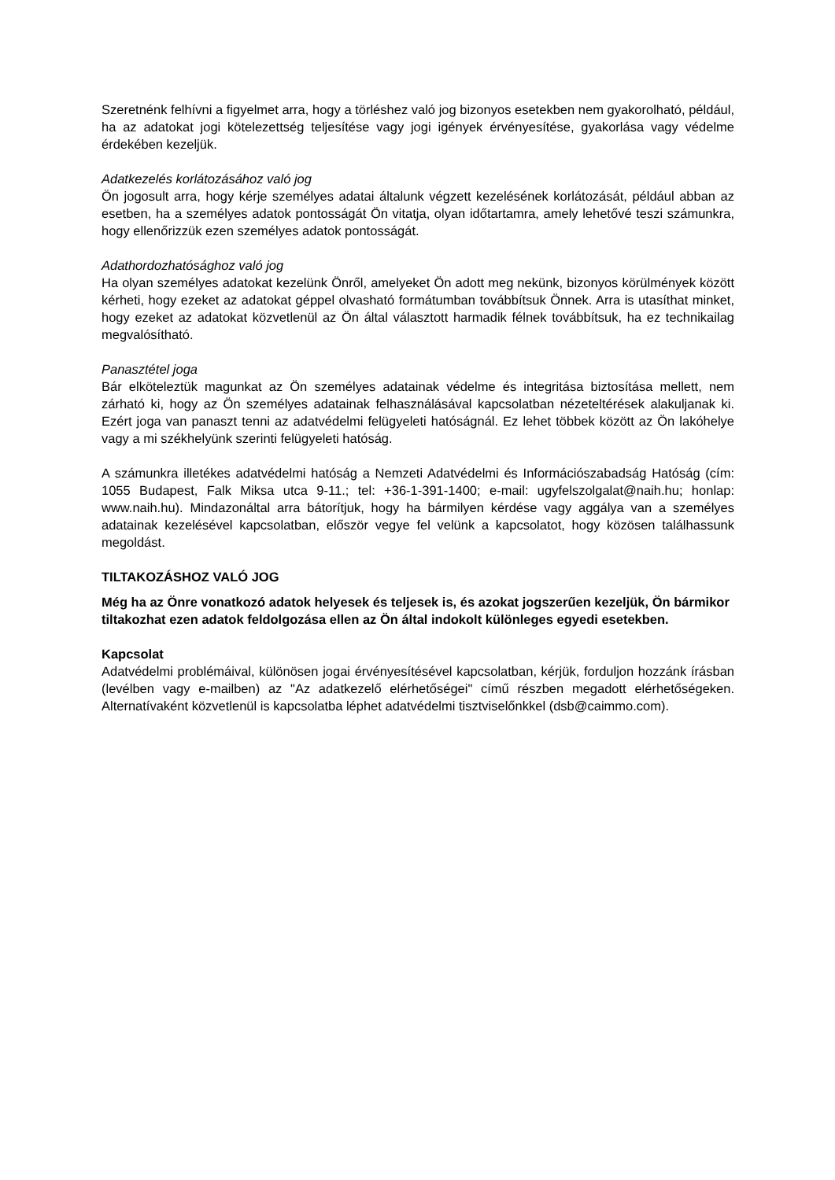Szeretnénk felhívni a figyelmet arra, hogy a törléshez való jog bizonyos esetekben nem gyakorolható, például, ha az adatokat jogi kötelezettség teljesítése vagy jogi igények érvényesítése, gyakorlása vagy védelme érdekében kezeljük.
Adatkezelés korlátozásához való jog
Ön jogosult arra, hogy kérje személyes adatai általunk végzett kezelésének korlátozását, például abban az esetben, ha a személyes adatok pontosságát Ön vitatja, olyan időtartamra, amely lehetővé teszi számunkra, hogy ellenőrizzük ezen személyes adatok pontosságát.
Adathordozhatósághoz való jog
Ha olyan személyes adatokat kezelünk Önről, amelyeket Ön adott meg nekünk, bizonyos körülmények között kérheti, hogy ezeket az adatokat géppel olvasható formátumban továbbítsuk Önnek. Arra is utasíthat minket, hogy ezeket az adatokat közvetlenül az Ön által választott harmadik félnek továbbítsuk, ha ez technikailag megvalósítható.
Panasztétel joga
Bár elköteleztük magunkat az Ön személyes adatainak védelme és integritása biztosítása mellett, nem zárható ki, hogy az Ön személyes adatainak felhasználásával kapcsolatban nézeteltérések alakuljanak ki. Ezért joga van panaszt tenni az adatvédelmi felügyeleti hatóságnál. Ez lehet többek között az Ön lakóhelye vagy a mi székhelyünk szerinti felügyeleti hatóság.
A számunkra illetékes adatvédelmi hatóság a Nemzeti Adatvédelmi és Információszabadság Hatóság (cím: 1055 Budapest, Falk Miksa utca 9-11.; tel: +36-1-391-1400; e-mail: ugyfelszolgalat@naih.hu; honlap: www.naih.hu). Mindazonáltal arra bátorítjuk, hogy ha bármilyen kérdése vagy aggálya van a személyes adatainak kezelésével kapcsolatban, először vegye fel velünk a kapcsolatot, hogy közösen találhassunk megoldást.
TILTAKOZÁSHOZ VALÓ JOG
Még ha az Önre vonatkozó adatok helyesek és teljesek is, és azokat jogszerűen kezeljük, Ön bármikor tiltakozhat ezen adatok feldolgozása ellen az Ön által indokolt különleges egyedi esetekben.
Kapcsolat
Adatvédelmi problémáival, különösen jogai érvényesítésével kapcsolatban, kérjük, forduljon hozzánk írásban (levélben vagy e-mailben) az "Az adatkezelő elérhetőségei" című részben megadott elérhetőségeken. Alternatívaként közvetlenül is kapcsolatba léphet adatvédelmi tisztviselőnkkel (dsb@caimmo.com).